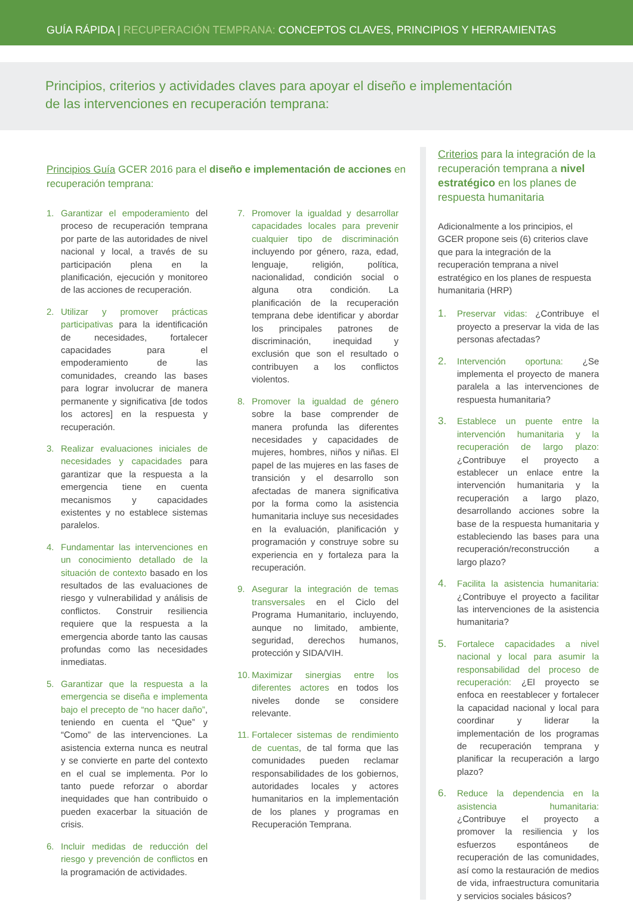GUÍA RÁPIDA | RECUPERACIÓN TEMPRANA: CONCEPTOS CLAVES, PRINCIPIOS Y HERRAMIENTAS
Principios, criterios y actividades claves para apoyar el diseño e implementación
de las intervenciones en recuperación temprana:
Principios Guía GCER 2016 para el diseño e implementación de acciones en recuperación temprana:
1. Garantizar el empoderamiento del proceso de recuperación temprana por parte de las autoridades de nivel nacional y local, a través de su participación plena en la planificación, ejecución y monitoreo de las acciones de recuperación.
2. Utilizar y promover prácticas participativas para la identificación de necesidades, fortalecer capacidades para el empoderamiento de las comunidades, creando las bases para lograr involucrar de manera permanente y significativa [de todos los actores] en la respuesta y recuperación.
3. Realizar evaluaciones iniciales de necesidades y capacidades para garantizar que la respuesta a la emergencia tiene en cuenta mecanismos y capacidades existentes y no establece sistemas paralelos.
4. Fundamentar las intervenciones en un conocimiento detallado de la situación de contexto basado en los resultados de las evaluaciones de riesgo y vulnerabilidad y análisis de conflictos. Construir resiliencia requiere que la respuesta a la emergencia aborde tanto las causas profundas como las necesidades inmediatas.
5. Garantizar que la respuesta a la emergencia se diseña e implementa bajo el precepto de “no hacer daño”, teniendo en cuenta el “Que” y “Como” de las intervenciones. La asistencia externa nunca es neutral y se convierte en parte del contexto en el cual se implementa. Por lo tanto puede reforzar o abordar inequidades que han contribuido o pueden exacerbar la situación de crisis.
6. Incluir medidas de reducción del riesgo y prevención de conflictos en la programación de actividades.
7. Promover la igualdad y desarrollar capacidades locales para prevenir cualquier tipo de discriminación incluyendo por género, raza, edad, lenguaje, religión, política, nacionalidad, condición social o alguna otra condición. La planificación de la recuperación temprana debe identificar y abordar los principales patrones de discriminación, inequidad y exclusión que son el resultado o contribuyen a los conflictos violentos.
8. Promover la igualdad de género sobre la base comprender de manera profunda las diferentes necesidades y capacidades de mujeres, hombres, niños y niñas. El papel de las mujeres en las fases de transición y el desarrollo son afectadas de manera significativa por la forma como la asistencia humanitaria incluye sus necesidades en la evaluación, planificación y programación y construye sobre su experiencia en y fortaleza para la recuperación.
9. Asegurar la integración de temas transversales en el Ciclo del Programa Humanitario, incluyendo, aunque no limitado, ambiente, seguridad, derechos humanos, protección y SIDA/VIH.
10.
Maximizar sinergias entre los diferentes actores en todos los niveles donde se considere relevante.
11.
Fortalecer sistemas de rendimiento de cuentas, de tal forma que las comunidades pueden reclamar responsabilidades de los gobiernos, autoridades locales y actores humanitarios en la implementación de los planes y programas en Recuperación Temprana.
Criterios para la integración de la recuperación temprana a nivel estratégico en los planes de respuesta humanitaria
Adicionalmente a los principios, el GCER propone seis (6) criterios clave que para la integración de la recuperación temprana a nivel estratégico en los planes de respuesta humanitaria (HRP)
1. Preservar vidas: ¿Contribuye el proyecto a preservar la vida de las personas afectadas?
2. Intervención oportuna: ¿Se implementa el proyecto de manera paralela a las intervenciones de respuesta humanitaria?
3. Establece un puente entre la intervención humanitaria y la recuperación de largo plazo: ¿Contribuye el proyecto a establecer un enlace entre la intervención humanitaria y la recuperación a largo plazo, desarrollando acciones sobre la base de la respuesta humanitaria y estableciendo las bases para una recuperación/reconstrucción a largo plazo?
4. Facilita la asistencia humanitaria: ¿Contribuye el proyecto a facilitar las intervenciones de la asistencia humanitaria?
5. Fortalece capacidades a nivel nacional y local para asumir la responsabilidad del proceso de recuperación: ¿El proyecto se enfoca en reestablecer y fortalecer la capacidad nacional y local para coordinar y liderar la implementación de los programas de recuperación temprana y planificar la recuperación a largo plazo?
6. Reduce la dependencia en la asistencia humanitaria: ¿Contribuye el proyecto a promover la resiliencia y los esfuerzos espontáneos de recuperación de las comunidades, así como la restauración de medios de vida, infraestructura comunitaria y servicios sociales básicos?